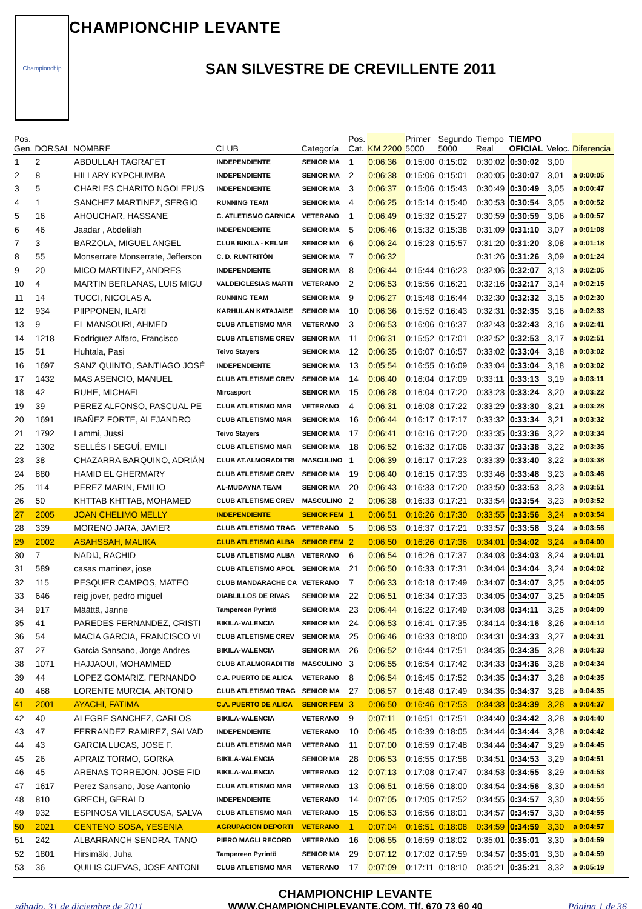Championchip
CHAMPIONCHIP LEVANTE
SAN SILVESTRE DE CREVILLENTE 2011
| Pos. Gen. | DORSAL | NOMBRE | CLUB | Categoría | Pos. Cat. | KM 2200 | Primer 5000 | Segundo 5000 | Tiempo Real | TIEMPO OFICIAL | Veloc. | Diferencia |
| --- | --- | --- | --- | --- | --- | --- | --- | --- | --- | --- | --- | --- |
| 1 | 2 | ABDULLAH TAGRAFET | INDEPENDIENTE | SENIOR MA | 1 | 0:06:36 | 0:15:00 | 0:15:02 | 0:30:02 | 0:30:02 | 3,00 | |
| 2 | 8 | HILLARY KYPCHUMBA | INDEPENDIENTE | SENIOR MA | 2 | 0:06:38 | 0:15:06 | 0:15:01 | 0:30:05 | 0:30:07 | 3,01 | a 0:00:05 |
| 3 | 5 | CHARLES CHARITO NGOLEPUS | INDEPENDIENTE | SENIOR MA | 3 | 0:06:37 | 0:15:06 | 0:15:43 | 0:30:49 | 0:30:49 | 3,05 | a 0:00:47 |
| 4 | 1 | SANCHEZ MARTINEZ, SERGIO | RUNNING TEAM | SENIOR MA | 4 | 0:06:25 | 0:15:14 | 0:15:40 | 0:30:53 | 0:30:54 | 3,05 | a 0:00:52 |
| 5 | 16 | AHOUCHAR, HASSANE | C. ATLETISMO CARNICA | VETERANO | 1 | 0:06:49 | 0:15:32 | 0:15:27 | 0:30:59 | 0:30:59 | 3,06 | a 0:00:57 |
| 6 | 46 | Jaadar , Abdelilah | INDEPENDIENTE | SENIOR MA | 5 | 0:06:46 | 0:15:32 | 0:15:38 | 0:31:09 | 0:31:10 | 3,07 | a 0:01:08 |
| 7 | 3 | BARZOLA, MIGUEL ANGEL | CLUB BIKILA - KELME | SENIOR MA | 6 | 0:06:24 | 0:15:23 | 0:15:57 | 0:31:20 | 0:31:20 | 3,08 | a 0:01:18 |
| 8 | 55 | Monserrate Monserrate, Jefferson | C. D. RUNTRITÓN | SENIOR MA | 7 | 0:06:32 | | | 0:31:26 | 0:31:26 | 3,09 | a 0:01:24 |
| 9 | 20 | MICO MARTINEZ, ANDRES | INDEPENDIENTE | SENIOR MA | 8 | 0:06:44 | 0:15:44 | 0:16:23 | 0:32:06 | 0:32:07 | 3,13 | a 0:02:05 |
| 10 | 4 | MARTIN BERLANAS, LUIS MIGU | VALDEIGLESIAS MARTI | VETERANO | 2 | 0:06:53 | 0:15:56 | 0:16:21 | 0:32:16 | 0:32:17 | 3,14 | a 0:02:15 |
| 11 | 14 | TUCCI, NICOLAS A. | RUNNING TEAM | SENIOR MA | 9 | 0:06:27 | 0:15:48 | 0:16:44 | 0:32:30 | 0:32:32 | 3,15 | a 0:02:30 |
| 12 | 934 | PIIPPONEN, ILARI | KARHULAN KATAJAISE | SENIOR MA | 10 | 0:06:36 | 0:15:52 | 0:16:43 | 0:32:31 | 0:32:35 | 3,16 | a 0:02:33 |
| 13 | 9 | EL MANSOURI, AHMED | CLUB ATLETISMO MAR | VETERANO | 3 | 0:06:53 | 0:16:06 | 0:16:37 | 0:32:43 | 0:32:43 | 3,16 | a 0:02:41 |
| 14 | 1218 | Rodriguez Alfaro, Francisco | CLUB ATLETISME CREV | SENIOR MA | 11 | 0:06:31 | 0:15:52 | 0:17:01 | 0:32:52 | 0:32:53 | 3,17 | a 0:02:51 |
| 15 | 51 | Huhtala, Pasi | Teivo Stayers | SENIOR MA | 12 | 0:06:35 | 0:16:07 | 0:16:57 | 0:33:02 | 0:33:04 | 3,18 | a 0:03:02 |
| 16 | 1697 | SANZ QUINTO, SANTIAGO JOSÉ | INDEPENDIENTE | SENIOR MA | 13 | 0:05:54 | 0:16:55 | 0:16:09 | 0:33:04 | 0:33:04 | 3,18 | a 0:03:02 |
| 17 | 1432 | MAS ASENCIO, MANUEL | CLUB ATLETISME CREV | SENIOR MA | 14 | 0:06:40 | 0:16:04 | 0:17:09 | 0:33:11 | 0:33:13 | 3,19 | a 0:03:11 |
| 18 | 42 | RUHE, MICHAEL | Mircasport | SENIOR MA | 15 | 0:06:28 | 0:16:04 | 0:17:20 | 0:33:23 | 0:33:24 | 3,20 | a 0:03:22 |
| 19 | 39 | PEREZ ALFONSO, PASCUAL PE | CLUB ATLETISMO MAR | VETERANO | 4 | 0:06:31 | 0:16:08 | 0:17:22 | 0:33:29 | 0:33:30 | 3,21 | a 0:03:28 |
| 20 | 1691 | IBAÑEZ FORTE, ALEJANDRO | CLUB ATLETISMO MAR | SENIOR MA | 16 | 0:06:44 | 0:16:17 | 0:17:17 | 0:33:32 | 0:33:34 | 3,21 | a 0:03:32 |
| 21 | 1792 | Lammi, Jussi | Teivo Stayers | SENIOR MA | 17 | 0:06:41 | 0:16:16 | 0:17:20 | 0:33:35 | 0:33:36 | 3,22 | a 0:03:34 |
| 22 | 1302 | SELLÉS I SEGUÍ, EMILI | CLUB ATLETISMO MAR | SENIOR MA | 18 | 0:06:52 | 0:16:32 | 0:17:06 | 0:33:37 | 0:33:38 | 3,22 | a 0:03:36 |
| 23 | 38 | CHAZARRA BARQUINO, ADRIÁN | CLUB AT.ALMORADI TRI | MASCULINO | 1 | 0:06:39 | 0:16:17 | 0:17:23 | 0:33:39 | 0:33:40 | 3,22 | a 0:03:38 |
| 24 | 880 | HAMID EL GHERMARY | CLUB ATLETISME CREV | SENIOR MA | 19 | 0:06:40 | 0:16:15 | 0:17:33 | 0:33:46 | 0:33:48 | 3,23 | a 0:03:46 |
| 25 | 114 | PEREZ MARIN, EMILIO | AL-MUDAYNA TEAM | SENIOR MA | 20 | 0:06:43 | 0:16:33 | 0:17:20 | 0:33:50 | 0:33:53 | 3,23 | a 0:03:51 |
| 26 | 50 | KHTTAB KHTTAB, MOHAMED | CLUB ATLETISME CREV | MASCULINO | 2 | 0:06:38 | 0:16:33 | 0:17:21 | 0:33:54 | 0:33:54 | 3,23 | a 0:03:52 |
| 27 | 2005 | JOAN CHELIMO MELLY | INDEPENDIENTE | SENIOR FEM | 1 | 0:06:51 | 0:16:26 | 0:17:30 | 0:33:55 | 0:33:56 | 3,24 | a 0:03:54 |
| 28 | 339 | MORENO JARA, JAVIER | CLUB ATLETISMO TRAG | VETERANO | 5 | 0:06:53 | 0:16:37 | 0:17:21 | 0:33:57 | 0:33:58 | 3,24 | a 0:03:56 |
| 29 | 2002 | ASAHSSAH, MALIKA | CLUB ATLETISMO ALBA | SENIOR FEM | 2 | 0:06:50 | 0:16:26 | 0:17:36 | 0:34:01 | 0:34:02 | 3,24 | a 0:04:00 |
| 30 | 7 | NADIJ, RACHID | CLUB ATLETISMO ALBA | VETERANO | 6 | 0:06:54 | 0:16:26 | 0:17:37 | 0:34:03 | 0:34:03 | 3,24 | a 0:04:01 |
| 31 | 589 | casas martinez, jose | CLUB ATLETISMO APOL | SENIOR MA | 21 | 0:06:50 | 0:16:33 | 0:17:31 | 0:34:04 | 0:34:04 | 3,24 | a 0:04:02 |
| 32 | 115 | PESQUER CAMPOS, MATEO | CLUB MANDARACHE CA | VETERANO | 7 | 0:06:33 | 0:16:18 | 0:17:49 | 0:34:07 | 0:34:07 | 3,25 | a 0:04:05 |
| 33 | 646 | reig jover, pedro miguel | DIABLILLOS DE RIVAS | SENIOR MA | 22 | 0:06:51 | 0:16:34 | 0:17:33 | 0:34:05 | 0:34:07 | 3,25 | a 0:04:05 |
| 34 | 917 | Määttä, Janne | Tampereen Pyrintö | SENIOR MA | 23 | 0:06:44 | 0:16:22 | 0:17:49 | 0:34:08 | 0:34:11 | 3,25 | a 0:04:09 |
| 35 | 41 | PAREDES FERNANDEZ, CRISTI | BIKILA-VALENCIA | SENIOR MA | 24 | 0:06:53 | 0:16:41 | 0:17:35 | 0:34:14 | 0:34:16 | 3,26 | a 0:04:14 |
| 36 | 54 | MACIA GARCIA, FRANCISCO VI | CLUB ATLETISME CREV | SENIOR MA | 25 | 0:06:46 | 0:16:33 | 0:18:00 | 0:34:31 | 0:34:33 | 3,27 | a 0:04:31 |
| 37 | 27 | Garcia Sansano, Jorge Andres | BIKILA-VALENCIA | SENIOR MA | 26 | 0:06:52 | 0:16:44 | 0:17:51 | 0:34:35 | 0:34:35 | 3,28 | a 0:04:33 |
| 38 | 1071 | HAJJAOUI, MOHAMMED | CLUB AT.ALMORADI TRI | MASCULINO | 3 | 0:06:55 | 0:16:54 | 0:17:42 | 0:34:33 | 0:34:36 | 3,28 | a 0:04:34 |
| 39 | 44 | LOPEZ GOMARIZ, FERNANDO | C.A. PUERTO DE ALICA | VETERANO | 8 | 0:06:54 | 0:16:45 | 0:17:52 | 0:34:35 | 0:34:37 | 3,28 | a 0:04:35 |
| 40 | 468 | LORENTE MURCIA, ANTONIO | CLUB ATLETISMO TRAG | SENIOR MA | 27 | 0:06:57 | 0:16:48 | 0:17:49 | 0:34:35 | 0:34:37 | 3,28 | a 0:04:35 |
| 41 | 2001 | AYACHI, FATIMA | C.A. PUERTO DE ALICA | SENIOR FEM | 3 | 0:06:50 | 0:16:46 | 0:17:53 | 0:34:38 | 0:34:39 | 3,28 | a 0:04:37 |
| 42 | 40 | ALEGRE SANCHEZ, CARLOS | BIKILA-VALENCIA | VETERANO | 9 | 0:07:11 | 0:16:51 | 0:17:51 | 0:34:40 | 0:34:42 | 3,28 | a 0:04:40 |
| 43 | 47 | FERRANDEZ RAMIREZ, SALVAD | INDEPENDIENTE | VETERANO | 10 | 0:06:45 | 0:16:39 | 0:18:05 | 0:34:44 | 0:34:44 | 3,28 | a 0:04:42 |
| 44 | 43 | GARCIA LUCAS, JOSE F. | CLUB ATLETISMO MAR | VETERANO | 11 | 0:07:00 | 0:16:59 | 0:17:48 | 0:34:44 | 0:34:47 | 3,29 | a 0:04:45 |
| 45 | 26 | APRAIZ TORMO, GORKA | BIKILA-VALENCIA | SENIOR MA | 28 | 0:06:53 | 0:16:55 | 0:17:58 | 0:34:51 | 0:34:53 | 3,29 | a 0:04:51 |
| 46 | 45 | ARENAS TORREJON, JOSE FID | BIKILA-VALENCIA | VETERANO | 12 | 0:07:13 | 0:17:08 | 0:17:47 | 0:34:53 | 0:34:55 | 3,29 | a 0:04:53 |
| 47 | 1617 | Perez Sansano, Jose Aantonio | CLUB ATLETISMO MAR | VETERANO | 13 | 0:06:51 | 0:16:56 | 0:18:00 | 0:34:54 | 0:34:56 | 3,30 | a 0:04:54 |
| 48 | 810 | GRECH, GERALD | INDEPENDIENTE | VETERANO | 14 | 0:07:05 | 0:17:05 | 0:17:52 | 0:34:55 | 0:34:57 | 3,30 | a 0:04:55 |
| 49 | 932 | ESPINOSA VILLASCUSA, SALVA | CLUB ATLETISMO MAR | VETERANO | 15 | 0:06:53 | 0:16:56 | 0:18:01 | 0:34:57 | 0:34:57 | 3,30 | a 0:04:55 |
| 50 | 2021 | CENTENO SOSA, YESENIA | AGRUPACION DEPORTI | VETERANO | 1 | 0:07:04 | 0:16:51 | 0:18:08 | 0:34:59 | 0:34:59 | 3,30 | a 0:04:57 |
| 51 | 242 | ALBARRANCH SENDRA, TANO | PIERO MAGLI RECORD | VETERANO | 16 | 0:06:55 | 0:16:59 | 0:18:02 | 0:35:01 | 0:35:01 | 3,30 | a 0:04:59 |
| 52 | 1801 | Hirsimäki, Juha | Tampereen Pyrintö | SENIOR MA | 29 | 0:07:12 | 0:17:02 | 0:17:59 | 0:34:57 | 0:35:01 | 3,30 | a 0:04:59 |
| 53 | 36 | QUILIS CUEVAS, JOSE ANTONI | CLUB ATLETISMO MAR | VETERANO | 17 | 0:07:09 | 0:17:11 | 0:18:10 | 0:35:21 | 0:35:21 | 3,32 | a 0:05:19 |
sábado, 31 de diciembre de 2011
CHAMPIONCHIP LEVANTE
WWW.CHAMPIONCHIPLEVANTE.COM, Tlf. 670 73 60 40
Página 1 de 36